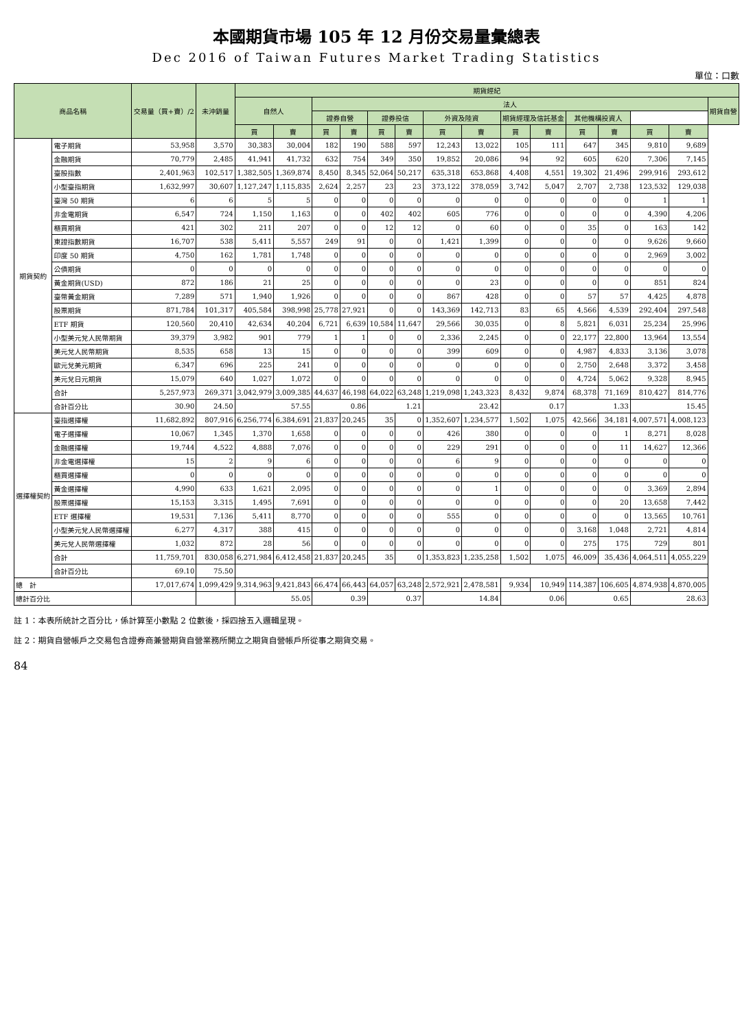本國期貨市場 105 年 12 月份交易量彙總表
Dec 2016 of Taiwan Futures Market Trading Statistics
單位：口數
| 商品名稱 | | 交易量（買+賣）/2 | 未沖銷量 | 期貨經紀 | | | | | | | | | | | | | | |
| --- | --- | --- | --- | --- | --- | --- | --- | --- | --- | --- | --- | --- | --- | --- | --- | --- | --- | --- |
| | | | | 自然人 | | 法人 | | | | | | | | | | | | 期貨自營 |
| | | | | | | 證券自營 | | 證券投信 | | 外資及陸資 | | 期貨經理及信託基金 | | 其他機構投資人 | | | | |
| | | | | 買 | 賣 | 買 | 賣 | 買 | 賣 | 買 | 賣 | 買 | 賣 | 買 | 賣 | 買 | 賣 | |
| 期貨契約 | 電子期貨 | 53,958 | 3,570 | 30,383 | 30,004 | 182 | 190 | 588 | 597 | 12,243 | 13,022 | 105 | 111 | 647 | 345 | 9,810 | 9,689 | |
| | 金融期貨 | 70,779 | 2,485 | 41,941 | 41,732 | 632 | 754 | 349 | 350 | 19,852 | 20,086 | 94 | 92 | 605 | 620 | 7,306 | 7,145 | |
| | 臺股指數 | 2,401,963 | 102,517 | 1,382,505 | 1,369,874 | 8,450 | 8,345 | 52,064 | 50,217 | 635,318 | 653,868 | 4,408 | 4,551 | 19,302 | 21,496 | 299,916 | 293,612 | |
| | 小型臺指期貨 | 1,632,997 | 30,607 | 1,127,247 | 1,115,835 | 2,624 | 2,257 | 23 | 23 | 373,122 | 378,059 | 3,742 | 5,047 | 2,707 | 2,738 | 123,532 | 129,038 | |
| | 臺灣 50 期貨 | 6 | 6 | 5 | 5 | 0 | 0 | 0 | 0 | 0 | 0 | 0 | 0 | 0 | 0 | 1 | 1 | |
| | 非金電期貨 | 6,547 | 724 | 1,150 | 1,163 | 0 | 0 | 402 | 402 | 605 | 776 | 0 | 0 | 0 | 0 | 4,390 | 4,206 | |
| | 櫃買期貨 | 421 | 302 | 211 | 207 | 0 | 0 | 12 | 12 | 0 | 60 | 0 | 0 | 35 | 0 | 163 | 142 | |
| | 東證指數期貨 | 16,707 | 538 | 5,411 | 5,557 | 249 | 91 | 0 | 0 | 1,421 | 1,399 | 0 | 0 | 0 | 0 | 9,626 | 9,660 | |
| | 印度 50 期貨 | 4,750 | 162 | 1,781 | 1,748 | 0 | 0 | 0 | 0 | 0 | 0 | 0 | 0 | 0 | 0 | 2,969 | 3,002 | |
| | 公債期貨 | 0 | 0 | 0 | 0 | 0 | 0 | 0 | 0 | 0 | 0 | 0 | 0 | 0 | 0 | 0 | 0 | |
| | 黃金期貨(USD) | 872 | 186 | 21 | 25 | 0 | 0 | 0 | 0 | 0 | 23 | 0 | 0 | 0 | 0 | 851 | 824 | |
| | 臺幣黃金期貨 | 7,289 | 571 | 1,940 | 1,926 | 0 | 0 | 0 | 0 | 867 | 428 | 0 | 0 | 57 | 57 | 4,425 | 4,878 | |
| | 股票期貨 | 871,784 | 101,317 | 405,584 | 398,998 | 25,778 | 27,921 | 0 | 0 | 143,369 | 142,713 | 83 | 65 | 4,566 | 4,539 | 292,404 | 297,548 | |
| | ETF 期貨 | 120,560 | 20,410 | 42,634 | 40,204 | 6,721 | 6,639 | 10,584 | 11,647 | 29,566 | 30,035 | 0 | 8 | 5,821 | 6,031 | 25,234 | 25,996 | |
| | 小型美元兌人民幣期貨 | 39,379 | 3,982 | 901 | 779 | 1 | 1 | 0 | 0 | 2,336 | 2,245 | 0 | 0 | 22,177 | 22,800 | 13,964 | 13,554 | |
| | 美元兌人民幣期貨 | 8,535 | 658 | 13 | 15 | 0 | 0 | 0 | 0 | 399 | 609 | 0 | 0 | 4,987 | 4,833 | 3,136 | 3,078 | |
| | 歐元兌美元期貨 | 6,347 | 696 | 225 | 241 | 0 | 0 | 0 | 0 | 0 | 0 | 0 | 0 | 2,750 | 2,648 | 3,372 | 3,458 | |
| | 美元兌日元期貨 | 15,079 | 640 | 1,027 | 1,072 | 0 | 0 | 0 | 0 | 0 | 0 | 0 | 0 | 4,724 | 5,062 | 9,328 | 8,945 | |
| | 合計 | 5,257,973 | 269,371 | 3,042,979 | 3,009,385 | 44,637 | 46,198 | 64,022 | 63,248 | 1,219,098 | 1,243,323 | 8,432 | 9,874 | 68,378 | 71,169 | 810,427 | 814,776 | |
| | 合計百分比 | 30.90 | 24.50 | 57.55 | | 0.86 | | 1.21 | | 23.42 | | 0.17 | | 1.33 | | 15.45 | | |
| 選擇權契約 | 臺指選擇權 | 11,682,892 | 807,916 | 6,256,774 | 6,384,691 | 21,837 | 20,245 | 35 | 0 | 1,352,607 | 1,234,577 | 1,502 | 1,075 | 42,566 | 34,181 | 4,007,571 | 4,008,123 | |
| | 電子選擇權 | 10,067 | 1,345 | 1,370 | 1,658 | 0 | 0 | 0 | 0 | 426 | 380 | 0 | 0 | 0 | 1 | 8,271 | 8,028 | |
| | 金融選擇權 | 19,744 | 4,522 | 4,888 | 7,076 | 0 | 0 | 0 | 0 | 229 | 291 | 0 | 0 | 0 | 11 | 14,627 | 12,366 | |
| | 非金電選擇權 | 15 | 2 | 9 | 6 | 0 | 0 | 0 | 0 | 6 | 9 | 0 | 0 | 0 | 0 | 0 | 0 | |
| | 櫃買選擇權 | 0 | 0 | 0 | 0 | 0 | 0 | 0 | 0 | 0 | 0 | 0 | 0 | 0 | 0 | 0 | 0 | |
| | 黃金選擇權 | 4,990 | 633 | 1,621 | 2,095 | 0 | 0 | 0 | 0 | 0 | 1 | 0 | 0 | 0 | 0 | 3,369 | 2,894 | |
| | 股票選擇權 | 15,153 | 3,315 | 1,495 | 7,691 | 0 | 0 | 0 | 0 | 0 | 0 | 0 | 0 | 0 | 20 | 13,658 | 7,442 | |
| | ETF 選擇權 | 19,531 | 7,136 | 5,411 | 8,770 | 0 | 0 | 0 | 0 | 555 | 0 | 0 | 0 | 0 | 0 | 13,565 | 10,761 | |
| | 小型美元兌人民幣選擇權 | 6,277 | 4,317 | 388 | 415 | 0 | 0 | 0 | 0 | 0 | 0 | 0 | 0 | 3,168 | 1,048 | 2,721 | 4,814 | |
| | 美元兌人民幣選擇權 | 1,032 | 872 | 28 | 56 | 0 | 0 | 0 | 0 | 0 | 0 | 0 | 0 | 275 | 175 | 729 | 801 | |
| | 合計 | 11,759,701 | 830,058 | 6,271,984 | 6,412,458 | 21,837 | 20,245 | 35 | 0 | 1,353,823 | 1,235,258 | 1,502 | 1,075 | 46,009 | 35,436 | 4,064,511 | 4,055,229 | |
| | 合計百分比 | 69.10 | 75.50 | | | | | | | | | | | | | | | |
| 總 計 | | 17,017,674 | 1,099,429 | 9,314,963 | 9,421,843 | 66,474 | 66,443 | 64,057 | 63,248 | 2,572,921 | 2,478,581 | 9,934 | 10,949 | 114,387 | 106,605 | 4,874,938 | 4,870,005 | |
| 總計百分比 | | | | 55.05 | | 0.39 | | 0.37 | | 14.84 | | 0.06 | | 0.65 | | 28.63 | | |
註 1：本表所統計之百分比，係計算至小數點 2 位數後，採四捨五入邏輯呈現。
註 2：期貨自營帳戶之交易包含證券商兼營期貨自營業務所開立之期貨自營帳戶所從事之期貨交易。
84